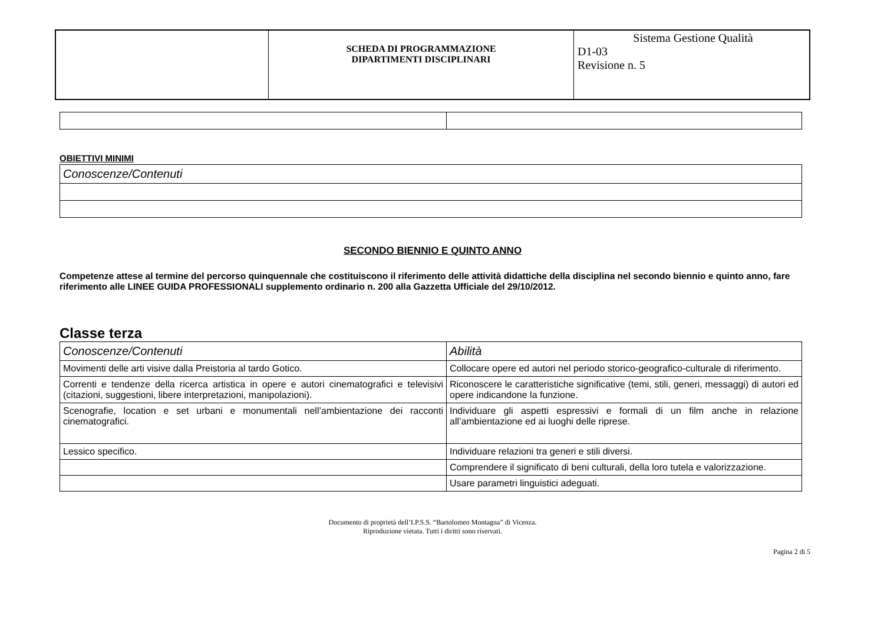| | SCHEDA DI PROGRAMMAZIONE DIPARTIMENTI DISCIPLINARI | Sistema Gestione Qualità D1-03 Revisione n. 5 |
OBIETTIVI MINIMI
| Conoscenze/Contenuti |
SECONDO BIENNIO E QUINTO ANNO
Competenze attese al termine del percorso quinquennale che costituiscono il riferimento delle attività didattiche della disciplina nel secondo biennio e quinto anno, fare riferimento alle LINEE GUIDA PROFESSIONALI supplemento ordinario n. 200 alla Gazzetta Ufficiale del 29/10/2012.
Classe terza
| Conoscenze/Contenuti | Abilità |
| Movimenti delle arti visive dalla Preistoria al tardo Gotico. | Collocare opere ed autori nel periodo storico-geografico-culturale di riferimento. |
| Correnti e tendenze della ricerca artistica in opere e autori cinematografici e televisivi (citazioni, suggestioni, libere interpretazioni, manipolazioni). | Riconoscere le caratteristiche significative (temi, stili, generi, messaggi) di autori ed opere indicandone la funzione. |
| Scenografie, location e set urbani e monumentali nell’ambientazione dei racconti cinematografici. | Individuare gli aspetti espressivi e formali di un film anche in relazione all’ambientazione ed ai luoghi delle riprese. |
| Lessico specifico. | Individuare relazioni tra generi e stili diversi. |
| | Comprendere il significato di beni culturali, della loro tutela e valorizzazione. |
| | Usare parametri linguistici adeguati. |
Documento di proprietà dell’I.P.S.S. “Bartolomeo Montagna” di Vicenza.
Riproduzione vietata. Tutti i diritti sono riservati.
Pagina 2 di 5